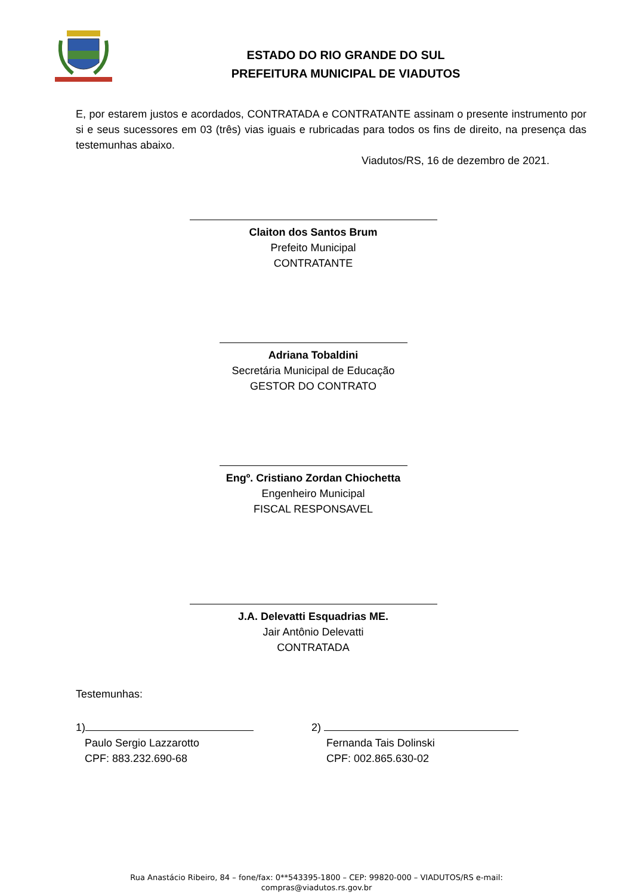ESTADO DO RIO GRANDE DO SUL
PREFEITURA MUNICIPAL DE VIADUTOS
E, por estarem justos e acordados, CONTRATADA e CONTRATANTE assinam o presente instrumento por si e seus sucessores em 03 (três) vias iguais e rubricadas para todos os fins de direito, na presença das testemunhas abaixo.
Viadutos/RS, 16 de dezembro de 2021.
Claiton dos Santos Brum
Prefeito Municipal
CONTRATANTE
Adriana Tobaldini
Secretária Municipal de Educação
GESTOR DO CONTRATO
Engº. Cristiano Zordan Chiochetta
Engenheiro Municipal
FISCAL RESPONSAVEL
J.A. Delevatti Esquadrias ME.
Jair Antônio Delevatti
CONTRATADA
Testemunhas:
1)
Paulo Sergio Lazzarotto
CPF: 883.232.690-68
2)
Fernanda Tais Dolinski
CPF: 002.865.630-02
Rua Anastácio Ribeiro, 84 – fone/fax: 0**543395-1800 – CEP: 99820-000 – VIADUTOS/RS e-mail:
compras@viadutos.rs.gov.br